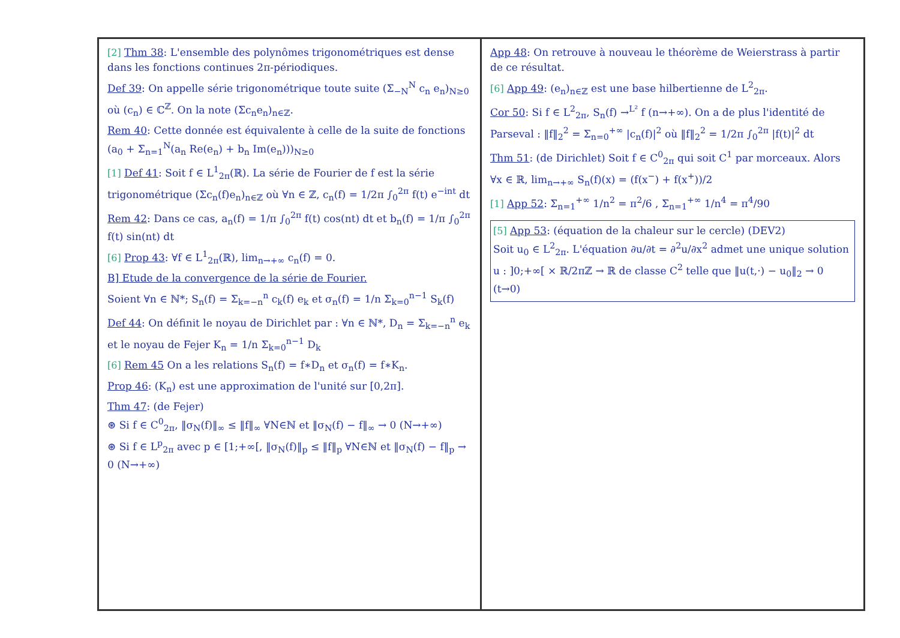[2] Thm 38: L'ensemble des polynômes trigonométriques est dense dans les fonctions continues 2π-périodiques.
Def 39: On appelle série trigonométrique toute suite (Σ<sub>−N</sub><sup>N</sup> c<sub>n</sub> e<sub>n</sub>)<sub>N≥0</sub> où (c<sub>n</sub>) ∈ ℂ<sup>ℤ</sup>. On la note (Σc<sub>n</sub>e<sub>n</sub>)<sub>n∈ℤ</sub>.
Rem 40: Cette donnée est équivalente à celle de la suite de fonctions (a<sub>0</sub> + Σ<sub>n=1</sub><sup>N</sup>(a<sub>n</sub> Re(e<sub>n</sub>) + b<sub>n</sub> Im(e<sub>n</sub>)))<sub>N≥0</sub>
[1] Def 41: Soit f ∈ L<sup>1</sup><sub>2π</sub>(ℝ). La série de Fourier de f est la série trigonométrique (Σc<sub>n</sub>(f)e<sub>n</sub>)<sub>n∈ℤ</sub> où ∀n ∈ ℤ, c<sub>n</sub>(f) = 1/2π ∫<sub>0</sub><sup>2π</sup> f(t) e<sup>−int</sup> dt
Rem 42: Dans ce cas, a<sub>n</sub>(f) = 1/π ∫<sub>0</sub><sup>2π</sup> f(t) cos(nt) dt et b<sub>n</sub>(f) = 1/π ∫<sub>0</sub><sup>2π</sup> f(t) sin(nt) dt
[6] Prop 43: ∀f ∈ L<sup>1</sup><sub>2π</sub>(ℝ), lim<sub>n→+∞</sub> c<sub>n</sub>(f) = 0.
B] Etude de la convergence de la série de Fourier.
Soient ∀n ∈ ℕ*; S<sub>n</sub>(f) = Σ<sub>k=−n</sub><sup>n</sup> c<sub>k</sub>(f) e<sub>k</sub> et σ<sub>n</sub>(f) = 1/n Σ<sub>k=0</sub><sup>n−1</sup> S<sub>k</sub>(f)
Def 44: On définit le noyau de Dirichlet par : ∀n ∈ ℕ*, D<sub>n</sub> = Σ<sub>k=−n</sub><sup>n</sup> e<sub>k</sub> et le noyau de Fejer K<sub>n</sub> = 1/n Σ<sub>k=0</sub><sup>n−1</sup> D<sub>k</sub>
[6] Rem 45 On a les relations S<sub>n</sub>(f) = f∗D<sub>n</sub> et σ<sub>n</sub>(f) = f∗K<sub>n</sub>.
Prop 46: (K<sub>n</sub>) est une approximation de l'unité sur [0,2π].
Thm 47: (de Fejer)
⊛ Si f ∈ C<sup>0</sup><sub>2π</sub>, ‖σ<sub>N</sub>(f)‖<sub>∞</sub> ≤ ‖f‖<sub>∞</sub> ∀N∈ℕ et ‖σ<sub>N</sub>(f) − f‖<sub>∞</sub> → 0 (N→+∞)
⊛ Si f ∈ L<sup>p</sup><sub>2π</sub> avec p ∈ [1;+∞[, ‖σ<sub>N</sub>(f)‖<sub>p</sub> ≤ ‖f‖<sub>p</sub> ∀N∈ℕ et ‖σ<sub>N</sub>(f) − f‖<sub>p</sub> → 0 (N→+∞)
App 48: On retrouve à nouveau le théorème de Weierstrass à partir de ce résultat.
[6] App 49: (e<sub>n</sub>)<sub>n∈ℤ</sub> est une base hilbertienne de L<sup>2</sup><sub>2π</sub>.
Cor 50: Si f ∈ L<sup>2</sup><sub>2π</sub>, S<sub>n</sub>(f) →<sup>L²</sup> f (n→+∞). On a de plus l'identité de Parseval : ‖f‖<sub>2</sub><sup>2</sup> = Σ<sub>n=0</sub><sup>+∞</sup> |c<sub>n</sub>(f)|<sup>2</sup> où ‖f‖<sub>2</sub><sup>2</sup> = 1/2π ∫<sub>0</sub><sup>2π</sup> |f(t)|<sup>2</sup> dt
Thm 51: (de Dirichlet) Soit f ∈ C<sup>0</sup><sub>2π</sub> qui soit C<sup>1</sup> par morceaux. Alors ∀x ∈ ℝ, lim<sub>n→+∞</sub> S<sub>n</sub>(f)(x) = (f(x<sup>−</sup>) + f(x<sup>+</sup>))/2
[1] App 52: Σ<sub>n=1</sub><sup>+∞</sup> 1/n<sup>2</sup> = π<sup>2</sup>/6 , Σ<sub>n=1</sub><sup>+∞</sup> 1/n<sup>4</sup> = π<sup>4</sup>/90
[5] App 53: (équation de la chaleur sur le cercle) (DEV2)
Soit u<sub>0</sub> ∈ L<sup>2</sup><sub>2π</sub>. L'équation ∂u/∂t = ∂<sup>2</sup>u/∂x<sup>2</sup> admet une unique solution u : ]0;+∞[ × ℝ/2πℤ → ℝ de classe C<sup>2</sup> telle que ‖u(t,·) − u<sub>0</sub>‖<sub>2</sub> → 0 (t→0)